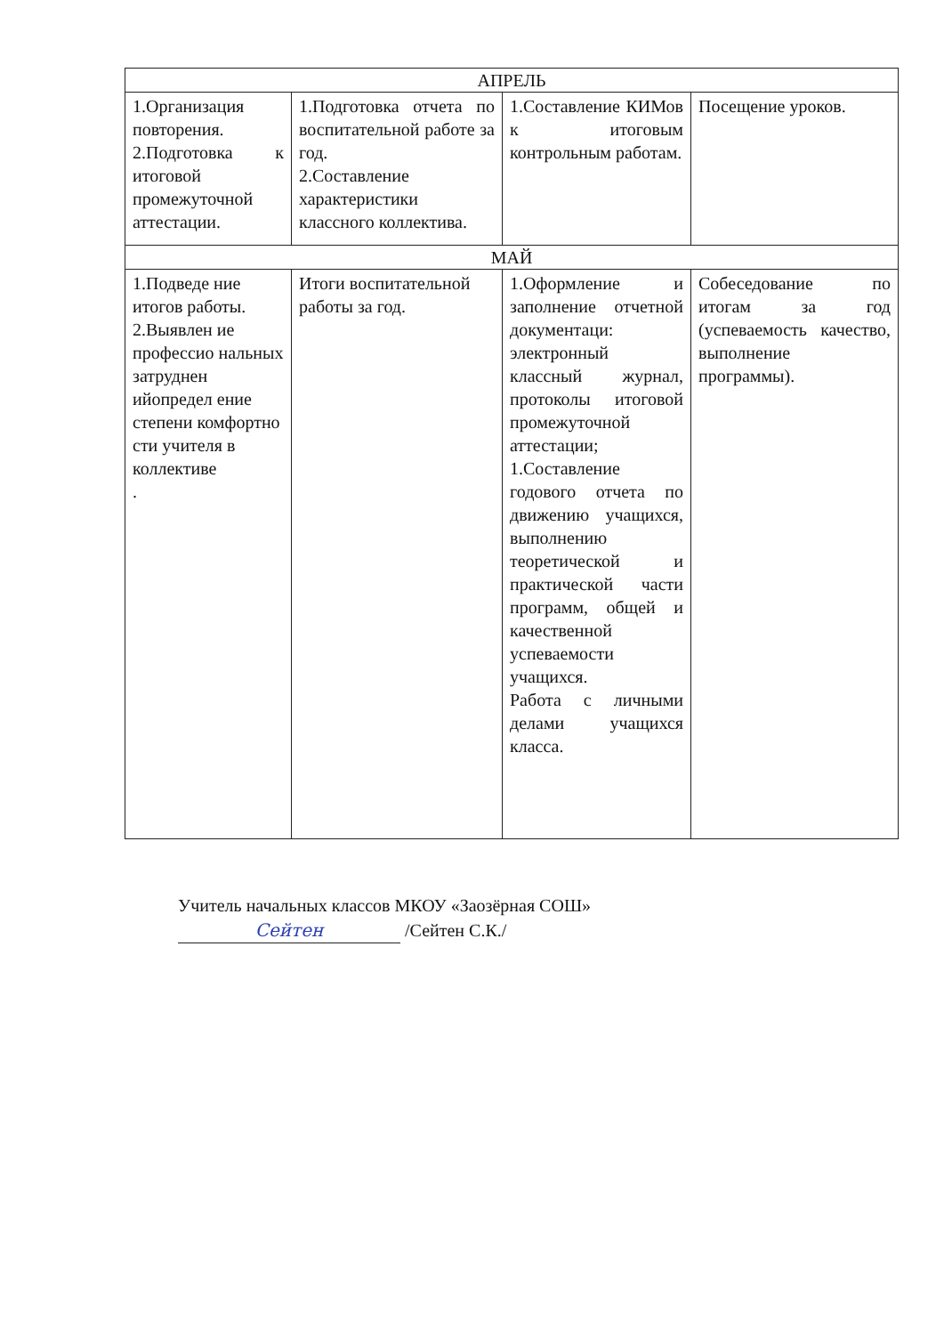| АПРЕЛЬ | | | |
| --- | --- | --- | --- |
| 1.Организация повторения. 2.Подготовка к итоговой промежуточной аттестации. | 1.Подготовка отчета по воспитательной работе за год. 2.Составление характеристики классного коллектива. | 1.Составление КИМов к итоговым контрольным работам. | Посещение уроков. |
| МАЙ | | | |
| 1.Подведе ние итогов работы. 2.Выявлен ие профессио нальных затруднен ийопредел ение степени комфортно сти учителя в коллективе . | Итоги воспитательной работы за год. | 1.Оформление и заполнение отчетной документаци: электронный классный журнал, протоколы итоговой промежуточной аттестации; 1.Составление годового отчета по движению учащихся, выполнению теоретической и практической части программ, общей и качественной успеваемости учащихся. Работа с личными делами учащихся класса. | Собеседование по итогам за год (успеваемость качество, выполнение программы). |
Учитель начальных классов МКОУ «Заозёрная СОШ»
Сейтен /Сейтен С.К./